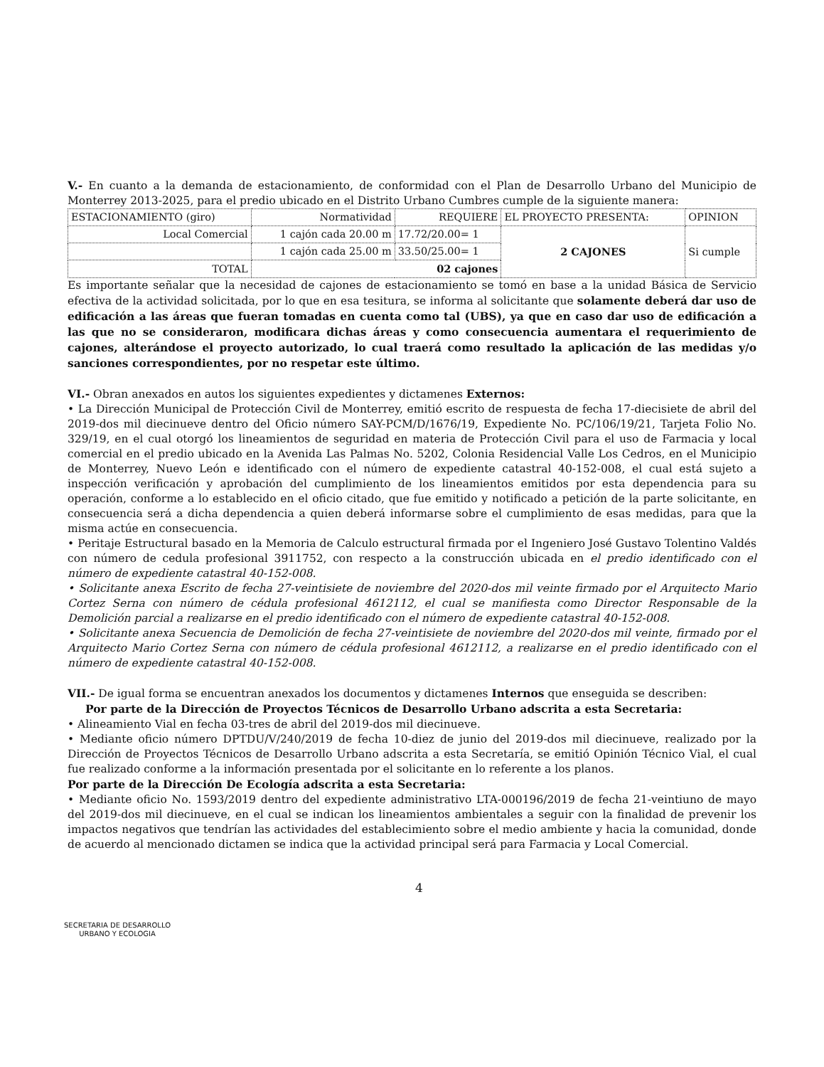V.- En cuanto a la demanda de estacionamiento, de conformidad con el Plan de Desarrollo Urbano del Municipio de Monterrey 2013-2025, para el predio ubicado en el Distrito Urbano Cumbres cumple de la siguiente manera:
| ESTACIONAMIENTO (giro) | Normatividad | REQUIERE | EL PROYECTO PRESENTA: | OPINION |
| Local Comercial | 1 cajón cada 20.00 m | 17.72/20.00= 1 | 2 CAJONES | Si cumple |
| | 1 cajón cada 25.00 m | 33.50/25.00= 1 | | |
| TOTAL | 02 cajones | | | |
Es importante señalar que la necesidad de cajones de estacionamiento se tomó en base a la unidad Básica de Servicio efectiva de la actividad solicitada, por lo que en esa tesitura, se informa al solicitante que solamente deberá dar uso de edificación a las áreas que fueran tomadas en cuenta como tal (UBS), ya que en caso dar uso de edificación a las que no se consideraron, modificara dichas áreas y como consecuencia aumentara el requerimiento de cajones, alterándose el proyecto autorizado, lo cual traerá como resultado la aplicación de las medidas y/o sanciones correspondientes, por no respetar este último.
VI.- Obran anexados en autos los siguientes expedientes y dictamenes Externos:
• La Dirección Municipal de Protección Civil de Monterrey, emitió escrito de respuesta de fecha 17-diecisiete de abril del 2019-dos mil diecinueve dentro del Oficio número SAY-PCM/D/1676/19, Expediente No. PC/106/19/21, Tarjeta Folio No. 329/19, en el cual otorgó los lineamientos de seguridad en materia de Protección Civil para el uso de Farmacia y local comercial en el predio ubicado en la Avenida Las Palmas No. 5202, Colonia Residencial Valle Los Cedros, en el Municipio de Monterrey, Nuevo León e identificado con el número de expediente catastral 40-152-008, el cual está sujeto a inspección verificación y aprobación del cumplimiento de los lineamientos emitidos por esta dependencia para su operación, conforme a lo establecido en el oficio citado, que fue emitido y notificado a petición de la parte solicitante, en consecuencia será a dicha dependencia a quien deberá informarse sobre el cumplimiento de esas medidas, para que la misma actúe en consecuencia.
• Peritaje Estructural basado en la Memoria de Calculo estructural firmada por el Ingeniero José Gustavo Tolentino Valdés con número de cedula profesional 3911752, con respecto a la construcción ubicada en el predio identificado con el número de expediente catastral 40-152-008.
• Solicitante anexa Escrito de fecha 27-veintisiete de noviembre del 2020-dos mil veinte firmado por el Arquitecto Mario Cortez Serna con número de cédula profesional 4612112, el cual se manifiesta como Director Responsable de la Demolición parcial a realizarse en el predio identificado con el número de expediente catastral 40-152-008.
• Solicitante anexa Secuencia de Demolición de fecha 27-veintisiete de noviembre del 2020-dos mil veinte, firmado por el Arquitecto Mario Cortez Serna con número de cédula profesional 4612112, a realizarse en el predio identificado con el número de expediente catastral 40-152-008.
VII.- De igual forma se encuentran anexados los documentos y dictamenes Internos que enseguida se describen:
Por parte de la Dirección de Proyectos Técnicos de Desarrollo Urbano adscrita a esta Secretaria:
• Alineamiento Vial en fecha 03-tres de abril del 2019-dos mil diecinueve.
• Mediante oficio número DPTDU/V/240/2019 de fecha 10-diez de junio del 2019-dos mil diecinueve, realizado por la Dirección de Proyectos Técnicos de Desarrollo Urbano adscrita a esta Secretaría, se emitió Opinión Técnico Vial, el cual fue realizado conforme a la información presentada por el solicitante en lo referente a los planos.
Por parte de la Dirección De Ecología adscrita a esta Secretaria:
• Mediante oficio No. 1593/2019 dentro del expediente administrativo LTA-000196/2019 de fecha 21-veintiuno de mayo del 2019-dos mil diecinueve, en el cual se indican los lineamientos ambientales a seguir con la finalidad de prevenir los impactos negativos que tendrían las actividades del establecimiento sobre el medio ambiente y hacia la comunidad, donde de acuerdo al mencionado dictamen se indica que la actividad principal será para Farmacia y Local Comercial.
SECRETARIA DE DESARROLLO
URBANO Y ECOLOGIA
4